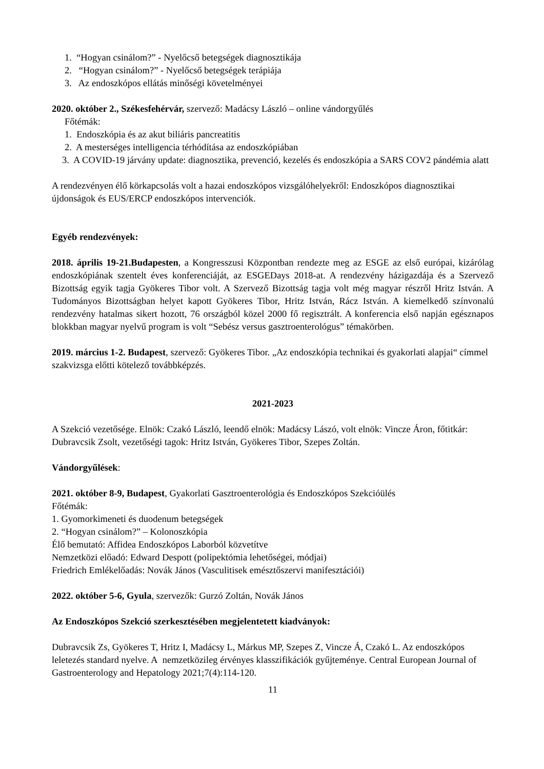1. “Hogyan csinálom?” - Nyelőcső betegségek diagnosztikája
2. “Hogyan csinálom?” - Nyelőcső betegségek terápiája
3. Az endoszkópos ellátás minőségi követelményei
2020. október 2., Székesfehérvár, szervező: Madácsy László – online vándorgyűlés
Főtémák:
1. Endoszkópia és az akut biliáris pancreatitis
2. A mesterséges intelligencia térhódítása az endoszkópiában
3. A COVID-19 járvány update: diagnosztika, prevenció, kezelés és endoszkópia a SARS COV2 pándémia alatt
A rendezvényen élő körkapcsolás volt a hazai endoszkópos vizsgálóhelyekről: Endoszkópos diagnosztikai újdonságok és EUS/ERCP endoszkópos intervenciók.
Egyéb rendezvények:
2018. április 19-21.Budapesten, a Kongresszusi Központban rendezte meg az ESGE az első európai, kizárólag endoszkópiának szentelt éves konferenciáját, az ESGEDays 2018-at. A rendezvény házigazdája és a Szervező Bizottság egyik tagja Gyökeres Tibor volt. A Szervező Bizottság tagja volt még magyar részről Hritz István. A Tudományos Bizottságban helyet kapott Gyökeres Tibor, Hritz István, Rácz István. A kiemelkedő színvonalú rendezvény hatalmas sikert hozott, 76 országból közel 2000 fő regisztrált. A konferencia első napján egésznapos blokkban magyar nyelvű program is volt “Sebész versus gasztroenterológus” témakörben.
2019. március 1-2. Budapest, szervező: Gyökeres Tibor. „Az endoszkópia technikai és gyakorlati alapjai“ címmel szakvizsga előtti kötelező továbbképzés.
2021-2023
A Szekció vezetősége. Elnök: Czakó László, leendő elnök: Madácsy Lászó, volt elnök: Vincze Áron, főtitkár: Dubravcsik Zsolt, vezetőségi tagok: Hritz István, Gyökeres Tibor, Szepes Zoltán.
Vándorgyűlések:
2021. október 8-9, Budapest, Gyakorlati Gasztroenterológia és Endoszkópos Szekcióülés
Főtémák:
1. Gyomorkimeneti és duodenum betegségek
2. “Hogyan csinálom?” – Kolonoszkópia
Élő bemutató: Affidea Endoszkópos Laborból közvetítve
Nemzetközi előadó: Edward Despott (polipektómia lehetőségei, módjai)
Friedrich Emlékelőadás: Novák János (Vasculitisek emésztőszervi manifesztációi)
2022. október 5-6, Gyula, szervezők: Gurzó Zoltán, Novák János
Az Endoszkópos Szekció szerkesztésében megjelentetett kiadványok:
Dubravcsik Zs, Gyökeres T, Hritz I, Madácsy L, Márkus MP, Szepes Z, Vincze Á, Czakó L. Az endoszkópos leletezés standard nyelve. A nemzetközileg érvényes klasszifikációk gyűjteménye. Central European Journal of Gastroenterology and Hepatology 2021;7(4):114-120.
11